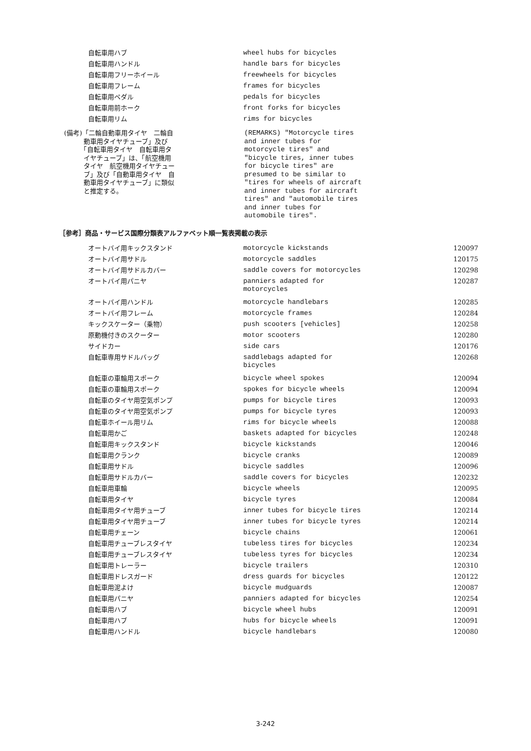| 自転車用ハブ | wheel hubs for bicycles |
| 自転車用ハンドル | handle bars for bicycles |
| 自転車用フリーホイール | freewheels for bicycles |
| 自転車用フレーム | frames for bicycles |
| 自転車用ペダル | pedals for bicycles |
| 自転車用前ホーク | front forks for bicycles |
| 自転車用リム | rims for bicycles |
(備考)「二輪自動車用タイヤ　二輪自
　　　動車用タイヤチューブ」及び
　　　「自転車用タイヤ　自転車用タ
　　　イヤチューブ」は、「航空機用
　　　タイヤ　航空機用タイヤチュー
　　　ブ」及び「自動車用タイヤ　自
　　　動車用タイヤチューブ」に類似
　　　と推定する。
(REMARKS) "Motorcycle tires and inner tubes for motorcycle tires" and "bicycle tires, inner tubes for bicycle tires" are presumed to be similar to "tires for wheels of aircraft and inner tubes for aircraft tires" and "automobile tires and inner tubes for automobile tires".
［参考］商品・サービス国際分類表アルファベット順一覧表掲載の表示
| オートバイ用キックスタンド | motorcycle kickstands | 120097 |
| オートバイ用サドル | motorcycle saddles | 120175 |
| オートバイ用サドルカバー | saddle covers for motorcycles | 120298 |
| オートバイ用パニヤ | panniers adapted for motorcycles | 120287 |
| オートバイ用ハンドル | motorcycle handlebars | 120285 |
| オートバイ用フレーム | motorcycle frames | 120284 |
| キックスケーター（乗物） | push scooters [vehicles] | 120258 |
| 原動機付きのスクーター | motor scooters | 120280 |
| サイドカー | side cars | 120176 |
| 自転車専用サドルバッグ | saddlebags adapted for bicycles | 120268 |
| 自転車の車輪用スポーク | bicycle wheel spokes | 120094 |
| 自転車の車輪用スポーク | spokes for bicycle wheels | 120094 |
| 自転車のタイヤ用空気ポンプ | pumps for bicycle tires | 120093 |
| 自転車のタイヤ用空気ポンプ | pumps for bicycle tyres | 120093 |
| 自転車ホイール用リム | rims for bicycle wheels | 120088 |
| 自転車用かご | baskets adapted for bicycles | 120248 |
| 自転車用キックスタンド | bicycle kickstands | 120046 |
| 自転車用クランク | bicycle cranks | 120089 |
| 自転車用サドル | bicycle saddles | 120096 |
| 自転車用サドルカバー | saddle covers for bicycles | 120232 |
| 自転車用車輪 | bicycle wheels | 120095 |
| 自転車用タイヤ | bicycle tyres | 120084 |
| 自転車用タイヤ用チューブ | inner tubes for bicycle tires | 120214 |
| 自転車用タイヤ用チューブ | inner tubes for bicycle tyres | 120214 |
| 自転車用チェーン | bicycle chains | 120061 |
| 自転車用チューブレスタイヤ | tubeless tires for bicycles | 120234 |
| 自転車用チューブレスタイヤ | tubeless tyres for bicycles | 120234 |
| 自転車用トレーラー | bicycle trailers | 120310 |
| 自転車用ドレスガード | dress guards for bicycles | 120122 |
| 自転車用泥よけ | bicycle mudguards | 120087 |
| 自転車用パニヤ | panniers adapted for bicycles | 120254 |
| 自転車用ハブ | bicycle wheel hubs | 120091 |
| 自転車用ハブ | hubs for bicycle wheels | 120091 |
| 自転車用ハンドル | bicycle handlebars | 120080 |
3-242